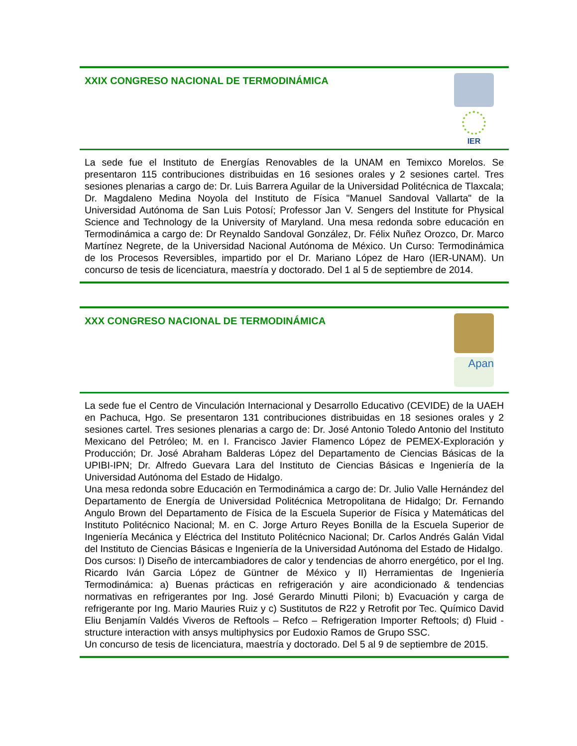XXIX CONGRESO NACIONAL DE TERMODINÁMICA
IER
La sede fue el Instituto de Energías Renovables de la UNAM en Temixco Morelos. Se presentaron 115 contribuciones distribuidas en 16 sesiones orales y 2 sesiones cartel. Tres sesiones plenarias a cargo de: Dr. Luis Barrera Aguilar de la Universidad Politécnica de Tlaxcala; Dr. Magdaleno Medina Noyola del Instituto de Física "Manuel Sandoval Vallarta" de la Universidad Autónoma de San Luis Potosí; Professor Jan V. Sengers del Institute for Physical Science and Technology de la University of Maryland. Una mesa redonda sobre educación en Termodinámica a cargo de: Dr Reynaldo Sandoval González, Dr. Félix Nuñez Orozco, Dr. Marco Martínez Negrete, de la Universidad Nacional Autónoma de México. Un Curso: Termodinámica de los Procesos Reversibles, impartido por el Dr. Mariano López de Haro (IER-UNAM). Un concurso de tesis de licenciatura, maestría y doctorado. Del 1 al 5 de septiembre de 2014.
XXX CONGRESO NACIONAL DE TERMODINÁMICA
Apan
La sede fue el Centro de Vinculación Internacional y Desarrollo Educativo (CEVIDE) de la UAEH en Pachuca, Hgo. Se presentaron 131 contribuciones distribuidas en 18 sesiones orales y 2 sesiones cartel. Tres sesiones plenarias a cargo de: Dr. José Antonio Toledo Antonio del Instituto Mexicano del Petróleo; M. en I. Francisco Javier Flamenco López de PEMEX-Exploración y Producción; Dr. José Abraham Balderas López del Departamento de Ciencias Básicas de la UPIBI-IPN; Dr. Alfredo Guevara Lara del Instituto de Ciencias Básicas e Ingeniería de la Universidad Autónoma del Estado de Hidalgo.
Una mesa redonda sobre Educación en Termodinámica a cargo de: Dr. Julio Valle Hernández del Departamento de Energía de Universidad Politécnica Metropolitana de Hidalgo; Dr. Fernando Angulo Brown del Departamento de Física de la Escuela Superior de Física y Matemáticas del Instituto Politécnico Nacional; M. en C. Jorge Arturo Reyes Bonilla de la Escuela Superior de Ingeniería Mecánica y Eléctrica del Instituto Politécnico Nacional; Dr. Carlos Andrés Galán Vidal del Instituto de Ciencias Básicas e Ingeniería de la Universidad Autónoma del Estado de Hidalgo.
Dos cursos: I) Diseño de intercambiadores de calor y tendencias de ahorro energético, por el Ing. Ricardo Iván Garcia López de Güntner de México y II) Herramientas de Ingeniería Termodinámica: a) Buenas prácticas en refrigeración y aire acondicionado & tendencias normativas en refrigerantes por Ing. José Gerardo Minutti Piloni; b) Evacuación y carga de refrigerante por Ing. Mario Mauries Ruiz y c) Sustitutos de R22 y Retrofit por Tec. Químico David Eliu Benjamín Valdés Viveros de Reftools – Refco – Refrigeration Importer Reftools; d) Fluid - structure interaction with ansys multiphysics por Eudoxio Ramos de Grupo SSC.
Un concurso de tesis de licenciatura, maestría y doctorado. Del 5 al 9 de septiembre de 2015.